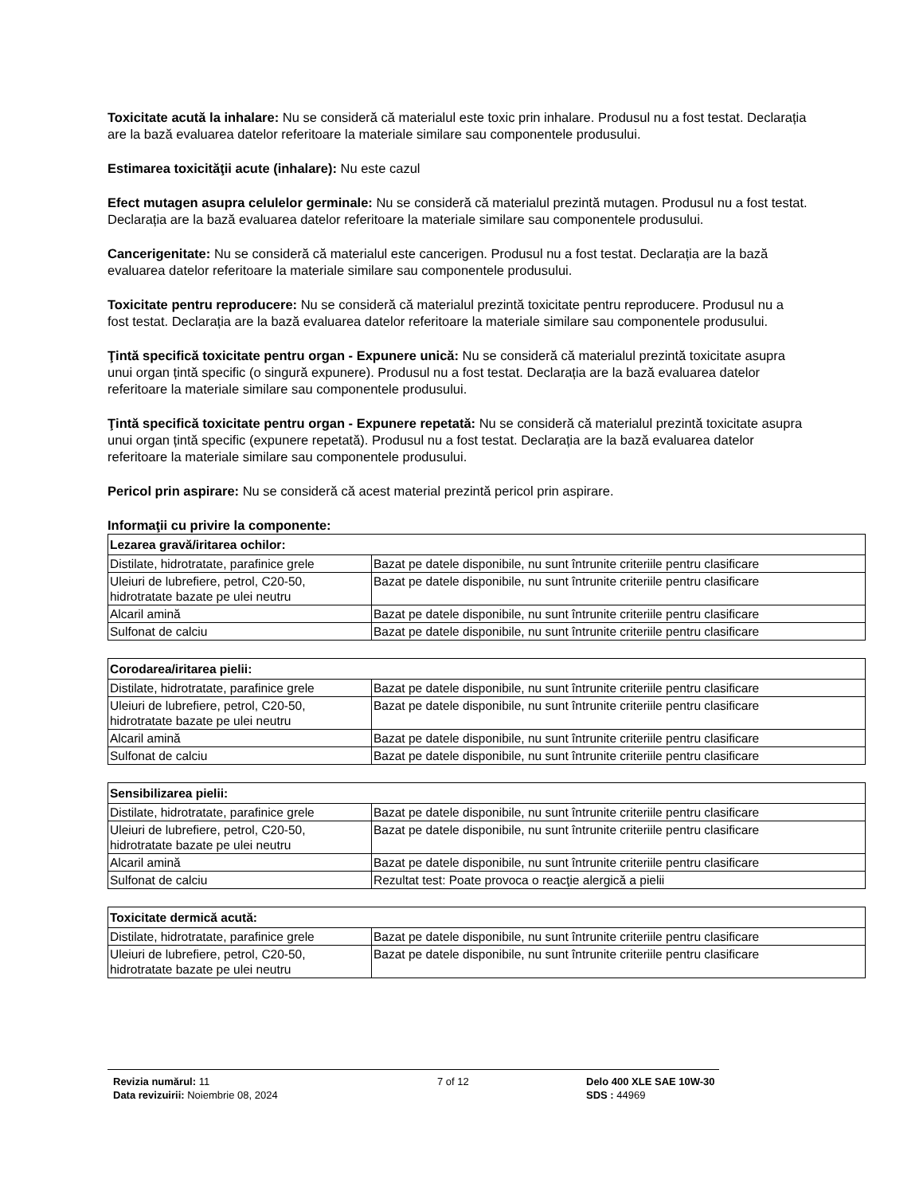Toxicitate acută la inhalare: Nu se consideră că materialul este toxic prin inhalare. Produsul nu a fost testat. Declarația are la bază evaluarea datelor referitoare la materiale similare sau componentele produsului.
Estimarea toxicităţii acute (inhalare): Nu este cazul
Efect mutagen asupra celulelor germinale: Nu se consideră că materialul prezintă mutagen. Produsul nu a fost testat. Declarația are la bază evaluarea datelor referitoare la materiale similare sau componentele produsului.
Cancerigenitate: Nu se consideră că materialul este cancerigen. Produsul nu a fost testat. Declarația are la bază evaluarea datelor referitoare la materiale similare sau componentele produsului.
Toxicitate pentru reproducere: Nu se consideră că materialul prezintă toxicitate pentru reproducere. Produsul nu a fost testat. Declarația are la bază evaluarea datelor referitoare la materiale similare sau componentele produsului.
Ţintă specifică toxicitate pentru organ - Expunere unică: Nu se consideră că materialul prezintă toxicitate asupra unui organ țintă specific (o singură expunere). Produsul nu a fost testat. Declarația are la bază evaluarea datelor referitoare la materiale similare sau componentele produsului.
Ţintă specifică toxicitate pentru organ - Expunere repetată: Nu se consideră că materialul prezintă toxicitate asupra unui organ țintă specific (expunere repetată). Produsul nu a fost testat. Declarația are la bază evaluarea datelor referitoare la materiale similare sau componentele produsului.
Pericol prin aspirare: Nu se consideră că acest material prezintă pericol prin aspirare.
Informaţii cu privire la componente:
| Lezarea gravă/iritarea ochilor: | |
| --- | --- |
| Distilate, hidrotratate, parafinice grele | Bazat pe datele disponibile, nu sunt întrunite criteriile pentru clasificare |
| Uleiuri de lubrefiere, petrol, C20-50, hidrotratate bazate pe ulei neutru | Bazat pe datele disponibile, nu sunt întrunite criteriile pentru clasificare |
| Alcaril amină | Bazat pe datele disponibile, nu sunt întrunite criteriile pentru clasificare |
| Sulfonat de calciu | Bazat pe datele disponibile, nu sunt întrunite criteriile pentru clasificare |
| Corodarea/iritarea pielii: | |
| --- | --- |
| Distilate, hidrotratate, parafinice grele | Bazat pe datele disponibile, nu sunt întrunite criteriile pentru clasificare |
| Uleiuri de lubrefiere, petrol, C20-50, hidrotratate bazate pe ulei neutru | Bazat pe datele disponibile, nu sunt întrunite criteriile pentru clasificare |
| Alcaril amină | Bazat pe datele disponibile, nu sunt întrunite criteriile pentru clasificare |
| Sulfonat de calciu | Bazat pe datele disponibile, nu sunt întrunite criteriile pentru clasificare |
| Sensibilizarea pielii: | |
| --- | --- |
| Distilate, hidrotratate, parafinice grele | Bazat pe datele disponibile, nu sunt întrunite criteriile pentru clasificare |
| Uleiuri de lubrefiere, petrol, C20-50, hidrotratate bazate pe ulei neutru | Bazat pe datele disponibile, nu sunt întrunite criteriile pentru clasificare |
| Alcaril amină | Bazat pe datele disponibile, nu sunt întrunite criteriile pentru clasificare |
| Sulfonat de calciu | Rezultat test: Poate provoca o reacţie alergică a pielii |
| Toxicitate dermică acută: | |
| --- | --- |
| Distilate, hidrotratate, parafinice grele | Bazat pe datele disponibile, nu sunt întrunite criteriile pentru clasificare |
| Uleiuri de lubrefiere, petrol, C20-50, hidrotratate bazate pe ulei neutru | Bazat pe datele disponibile, nu sunt întrunite criteriile pentru clasificare |
Revizia numărul: 11
Data revizuirii: Noiembrie 08, 2024
7 of 12 Delo 400 XLE SAE 10W-30
SDS : 44969